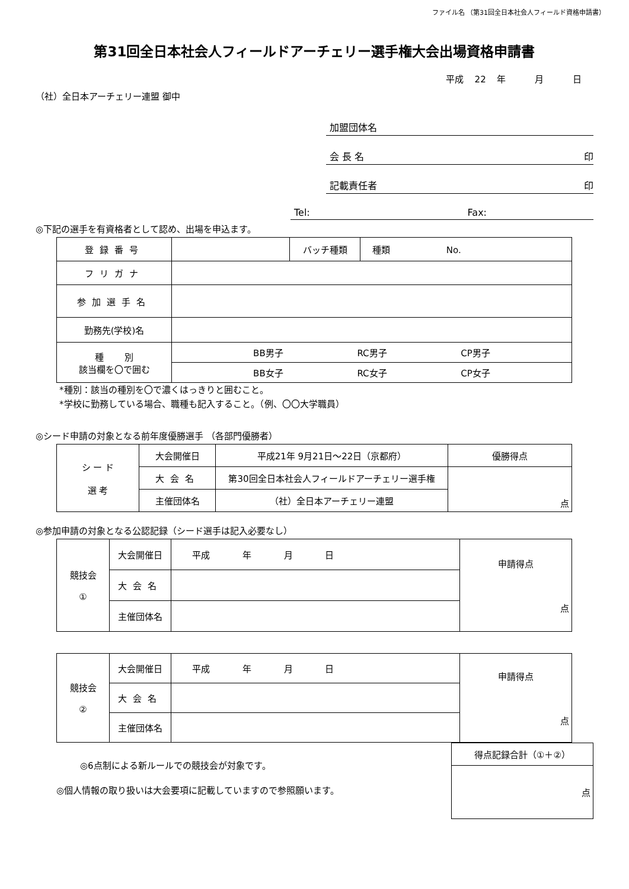ファイル名 （第31回全日本社会人フィールド資格申請書）
第31回全日本社会人フィールドアーチェリー選手権大会出場資格申請書
平成 22 年 　　月 　　日
（社）全日本アーチェリー連盟 御中
加盟団体名
会 長 名 印
記載責任者 印
Tel: Fax:
◎下記の選手を有資格者として認め、出場を申込ます。
| 登録番号 | | バッチ種類 | 種類 No. |
| フリガナ | | | |
| 参加選手名 | | | |
| 勤務先(学校)名 | | | |
| 種 別 該当欄を〇で囲む | BB男子 RC男子 CP男子 | | |
| | BB女子 RC女子 CP女子 | | |
*種別：該当の種別を〇で濃くはっきりと囲むこと。
*学校に勤務している場合、職種も記入すること。（例、〇〇大学職員）
◎シード申請の対象となる前年度優勝選手 （各部門優勝者）
| シ ー ド 選 考 | 大会開催日 | 平成21年 9月21日～22日（京都府） | 優勝得点 |
| | 大会名 | 第30回全日本社会人フィールドアーチェリー選手権 | 点 |
| | 主催団体名 | （社）全日本アーチェリー連盟 | |
◎参加申請の対象となる公認記録（シード選手は記入必要なし）
| 競技会 ① | 大会開催日 | 平成 年 月 日 | 申請得点 点 |
| | 大会名 | | |
| | 主催団体名 | | |
| 競技会 ② | 大会開催日 | 平成 年 月 日 | 申請得点 点 |
| | 大会名 | | |
| | 主催団体名 | | |
◎6点制による新ルールでの競技会が対象です。
◎個人情報の取り扱いは大会要項に記載していますので参照願います。
| 得点記録合計（①＋②） |
| 点 |